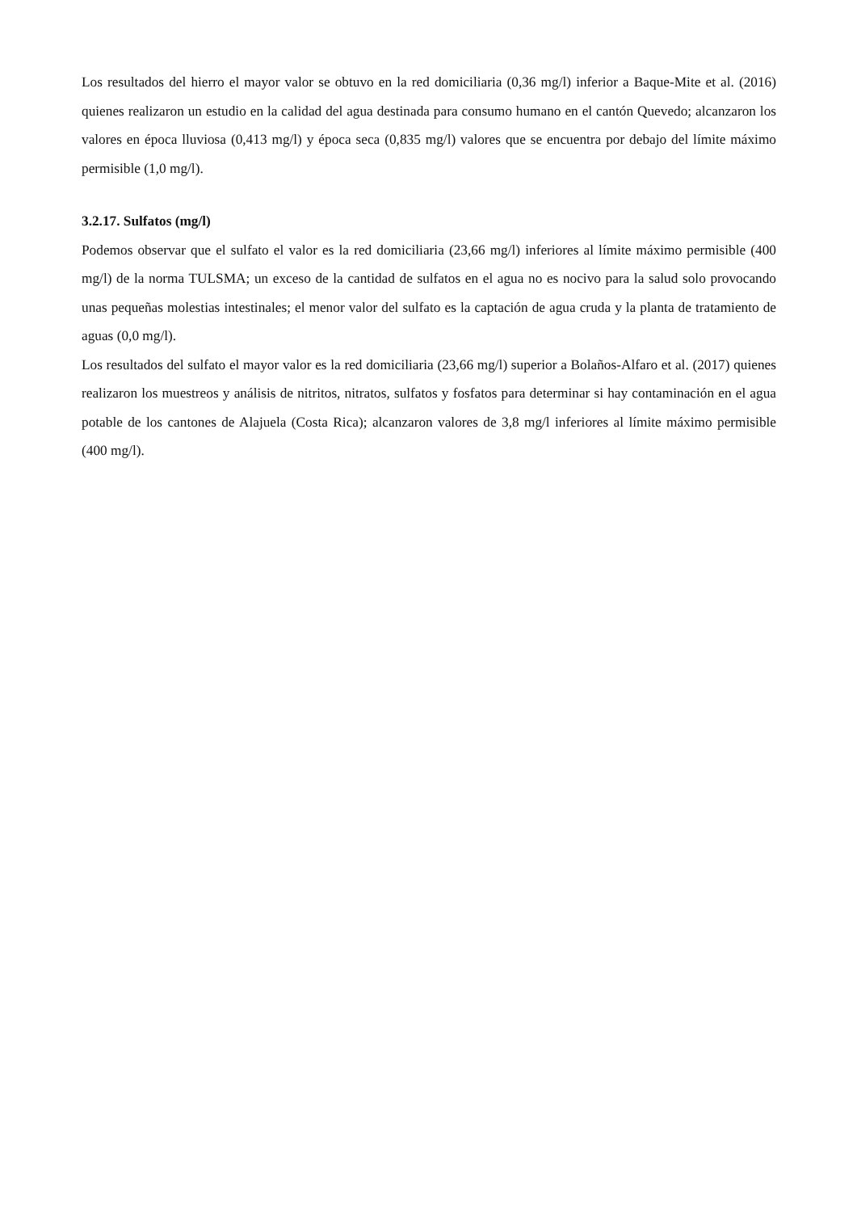Los resultados del hierro el mayor valor se obtuvo en la red domiciliaria (0,36 mg/l) inferior a Baque-Mite et al. (2016) quienes realizaron un estudio en la calidad del agua destinada para consumo humano en el cantón Quevedo; alcanzaron los valores en época lluviosa (0,413 mg/l) y época seca (0,835 mg/l) valores que se encuentra por debajo del límite máximo permisible (1,0 mg/l).
3.2.17. Sulfatos (mg/l)
Podemos observar que el sulfato el valor es la red domiciliaria (23,66 mg/l) inferiores al límite máximo permisible (400 mg/l) de la norma TULSMA; un exceso de la cantidad de sulfatos en el agua no es nocivo para la salud solo provocando unas pequeñas molestias intestinales; el menor valor del sulfato es la captación de agua cruda y la planta de tratamiento de aguas (0,0 mg/l).
Los resultados del sulfato el mayor valor es la red domiciliaria (23,66 mg/l) superior a Bolaños-Alfaro et al. (2017) quienes realizaron los muestreos y análisis de nitritos, nitratos, sulfatos y fosfatos para determinar si hay contaminación en el agua potable de los cantones de Alajuela (Costa Rica); alcanzaron valores de 3,8 mg/l inferiores al límite máximo permisible (400 mg/l).